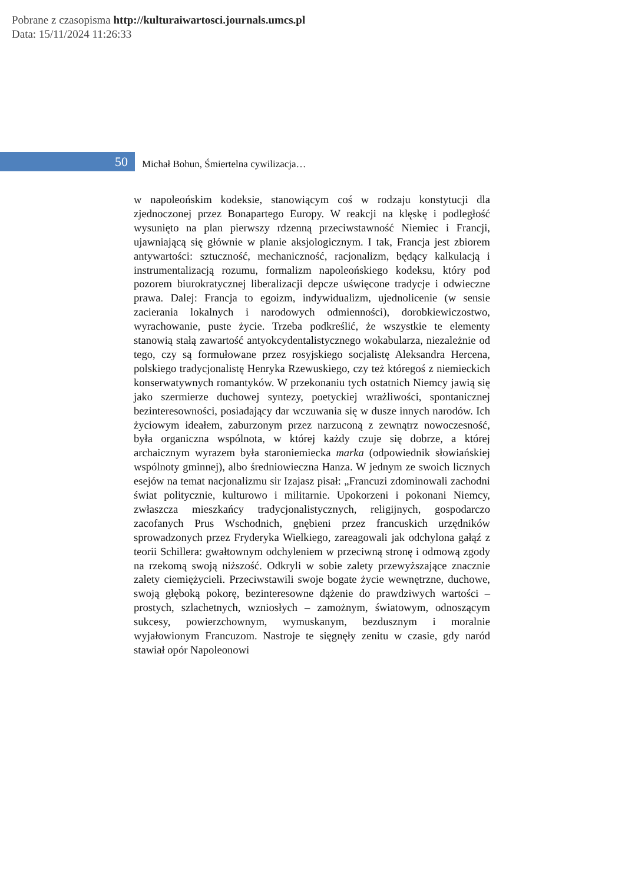Pobrane z czasopisma http://kulturaiwartosci.journals.umcs.pl
Data: 15/11/2024 11:26:33
50
Michał Bohun, Śmiertelna cywilizacja…
w napoleońskim kodeksie, stanowiącym coś w rodzaju konstytucji dla zjednoczonej przez Bonapartego Europy. W reakcji na klęskę i podległość wysunięto na plan pierwszy rdzenną przeciwstawność Niemiec i Francji, ujawniającą się głównie w planie aksjologicznym. I tak, Francja jest zbiorem antywartości: sztuczność, mechaniczność, racjonalizm, będący kalkulacją i instrumentalizacją rozumu, formalizm napoleońskiego kodeksu, który pod pozorem biurokratycznej liberalizacji depcze uświęcone tradycje i odwieczne prawa. Dalej: Francja to egoizm, indywidualizm, ujednolicenie (w sensie zacierania lokalnych i narodowych odmienności), dorobkiewiczostwo, wyrachowanie, puste życie. Trzeba podkreślić, że wszystkie te elementy stanowią stałą zawartość antyokcydentalistycznego wokabularza, niezależnie od tego, czy są formułowane przez rosyjskiego socjalistę Aleksandra Hercena, polskiego tradycjonalistę Henryka Rzewuskiego, czy też któregoś z niemieckich konserwatywnych romantyków. W przekonaniu tych ostatnich Niemcy jawią się jako szermierze duchowej syntezy, poetyckiej wrażliwości, spontanicznej bezinteresowności, posiadający dar wczuwania się w dusze innych narodów. Ich życiowym ideałem, zaburzonym przez narzuconą z zewnątrz nowoczesność, była organiczna wspólnota, w której każdy czuje się dobrze, a której archaicznym wyrazem była staroniemiecka marka (odpowiednik słowiańskiej wspólnoty gminnej), albo średniowieczna Hanza. W jednym ze swoich licznych esejów na temat nacjonalizmu sir Izajasz pisał: „Francuzi zdominowali zachodni świat politycznie, kulturowo i militarnie. Upokorzeni i pokonani Niemcy, zwłaszcza mieszkańcy tradycjonalistycznych, religijnych, gospodarczo zacofanych Prus Wschodnich, gnębieni przez francuskich urzędników sprowadzonych przez Fryderyka Wielkiego, zareagowali jak odchylona gałąź z teorii Schillera: gwałtownym odchyleniem w przeciwną stronę i odmową zgody na rzekomą swoją niższość. Odkryli w sobie zalety przewyższające znacznie zalety ciemiężycieli. Przeciwstawili swoje bogate życie wewnętrzne, duchowe, swoją głęboką pokorę, bezinteresowne dążenie do prawdziwych wartości – prostych, szlachetnych, wzniosłych – zamożnym, światowym, odnoszącym sukcesy, powierzchownym, wymuskanym, bezdusznym i moralnie wyjałowionym Francuzom. Nastroje te sięgnęły zenitu w czasie, gdy naród stawiał opór Napoleonowi